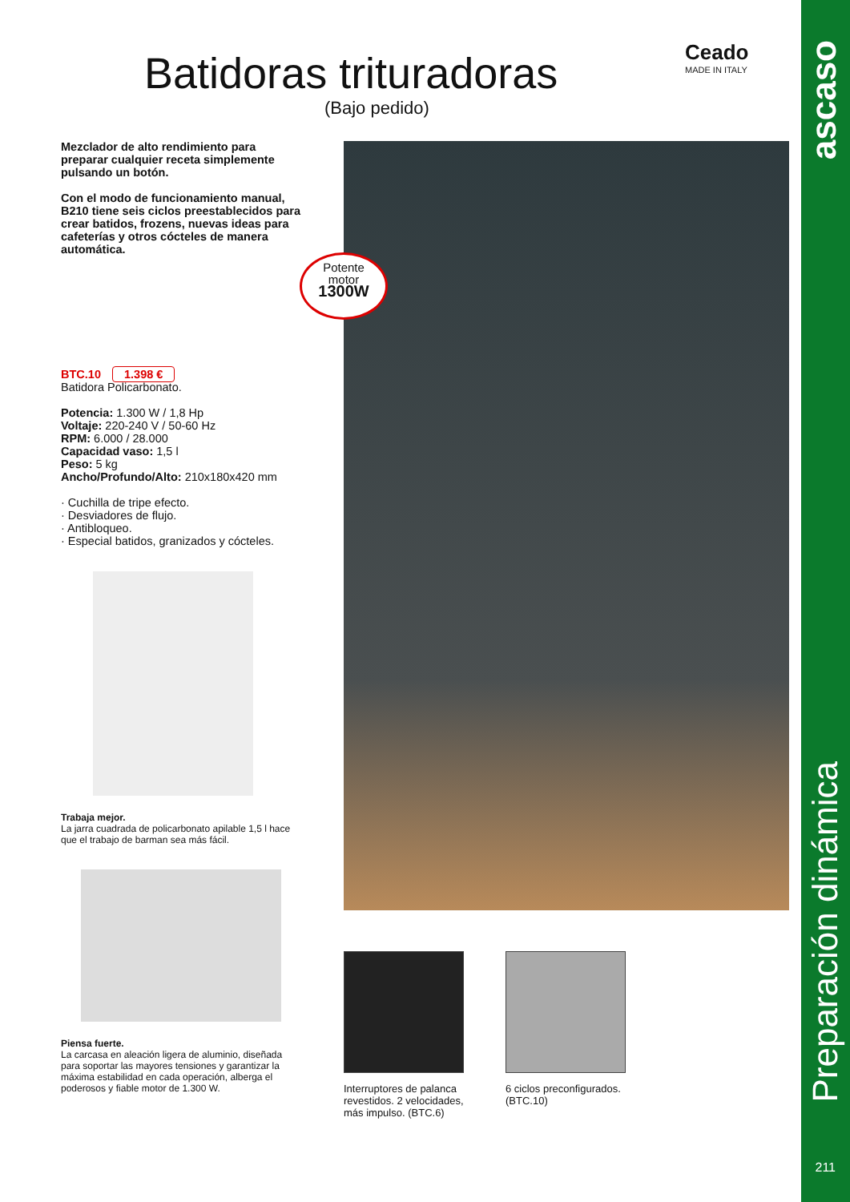Ceado
MADE IN ITALY
Batidoras trituradoras
(Bajo pedido)
Mezclador de alto rendimiento para preparar cualquier receta simplemente pulsando un botón.
Con el modo de funcionamiento manual, B210 tiene seis ciclos preestablecidos para crear batidos, frozens, nuevas ideas para cafeterías y otros cócteles de manera automática.
BTC.10 1.398 €
Batidora Policarbonato.
Potencia: 1.300 W / 1,8 Hp
Voltaje: 220-240 V / 50-60 Hz
RPM: 6.000 / 28.000
Capacidad vaso: 1,5 l
Peso: 5 kg
Ancho/Profundo/Alto: 210x180x420 mm
· Cuchilla de tripe efecto.
· Desviadores de flujo.
· Antibloqueo.
· Especial batidos, granizados y cócteles.
Trabaja mejor.
La jarra cuadrada de policarbonato apilable 1,5 l hace que el trabajo de barman sea más fácil.
Piensa fuerte.
La carcasa en aleación ligera de aluminio, diseñada para soportar las mayores tensiones y garantizar la máxima estabilidad en cada operación, alberga el poderosos y fiable motor de 1.300 W.
Potente
motor
1300W
Interruptores de palanca revestidos. 2 velocidades, más impulso. (BTC.6)
6 ciclos preconfigurados. (BTC.10)
ascaso
Preparación dinámica
211